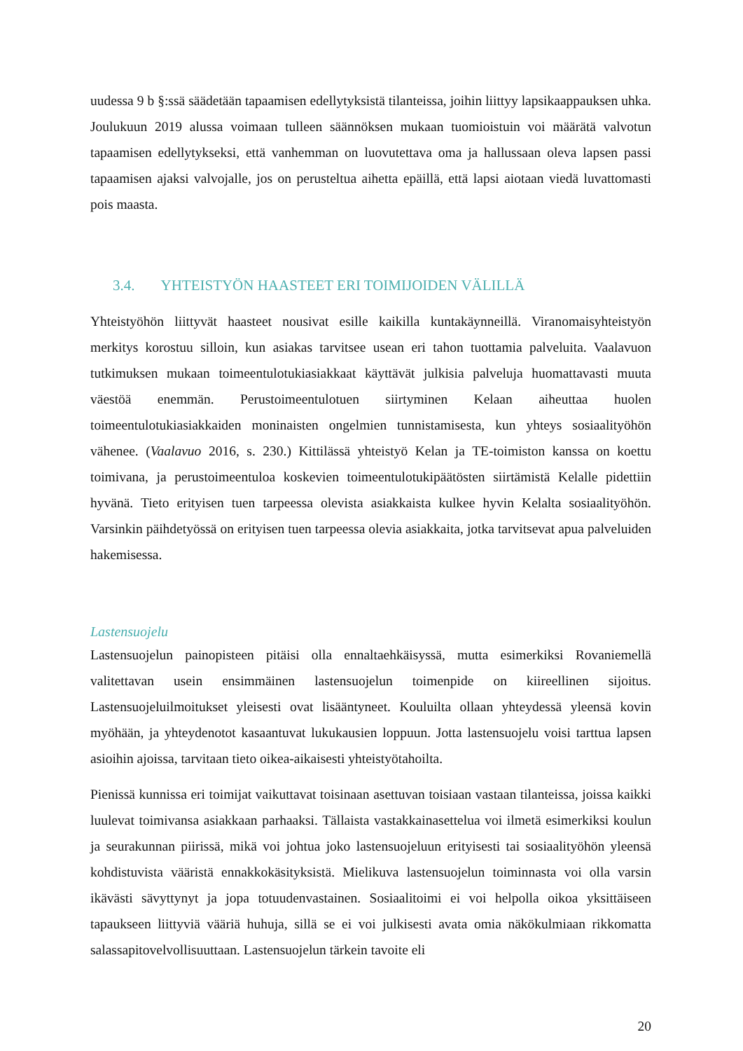uudessa 9 b §:ssä säädetään tapaamisen edellytyksistä tilanteissa, joihin liittyy lapsikaappauksen uhka. Joulukuun 2019 alussa voimaan tulleen säännöksen mukaan tuomioistuin voi määrätä valvotun tapaamisen edellytykseksi, että vanhemman on luovutettava oma ja hallussaan oleva lapsen passi tapaamisen ajaksi valvojalle, jos on perusteltua aihetta epäillä, että lapsi aiotaan viedä luvattomasti pois maasta.
3.4. YHTEISTYÖN HAASTEET ERI TOIMIJOIDEN VÄLILLÄ
Yhteistyöhön liittyvät haasteet nousivat esille kaikilla kuntakäynneillä. Viranomaisyhteistyön merkitys korostuu silloin, kun asiakas tarvitsee usean eri tahon tuottamia palveluita. Vaalavuon tutkimuksen mukaan toimeentulotukiasiakkaat käyttävät julkisia palveluja huomattavasti muuta väestöä enemmän. Perustoimeentulotuen siirtyminen Kelaan aiheuttaa huolen toimeentulotukiasiakkaiden moninaisten ongelmien tunnistamisesta, kun yhteys sosiaalityöhön vähenee. (Vaalavuo 2016, s. 230.) Kittilässä yhteistyö Kelan ja TE-toimiston kanssa on koettu toimivana, ja perustoimeentuloa koskevien toimeentulotukipäätösten siirtämistä Kelalle pidettiin hyvänä. Tieto erityisen tuen tarpeessa olevista asiakkaista kulkee hyvin Kelalta sosiaalityöhön. Varsinkin päihdetyössä on erityisen tuen tarpeessa olevia asiakkaita, jotka tarvitsevat apua palveluiden hakemisessa.
Lastensuojelu
Lastensuojelun painopisteen pitäisi olla ennaltaehkäisyssä, mutta esimerkiksi Rovaniemellä valitettavan usein ensimmäinen lastensuojelun toimenpide on kiireellinen sijoitus. Lastensuojeluilmoitukset yleisesti ovat lisääntyneet. Kouluilta ollaan yhteydessä yleensä kovin myöhään, ja yhteydenotot kasaantuvat lukukausien loppuun. Jotta lastensuojelu voisi tarttua lapsen asioihin ajoissa, tarvitaan tieto oikea-aikaisesti yhteistyötahoilta.
Pienissä kunnissa eri toimijat vaikuttavat toisinaan asettuvan toisiaan vastaan tilanteissa, joissa kaikki luulevat toimivansa asiakkaan parhaaksi. Tällaista vastakkainasettelua voi ilmetä esimerkiksi koulun ja seurakunnan piirissä, mikä voi johtua joko lastensuojeluun erityisesti tai sosiaalityöhön yleensä kohdistuvista vääristä ennakkokäsityksistä. Mielikuva lastensuojelun toiminnasta voi olla varsin ikävästi sävyttynyt ja jopa totuudenvastainen. Sosiaalitoimi ei voi helpolla oikoa yksittäiseen tapaukseen liittyviä vääriä huhuja, sillä se ei voi julkisesti avata omia näkökulmiaan rikkomatta salassapitovelvollisuuttaan. Lastensuojelun tärkein tavoite eli
20